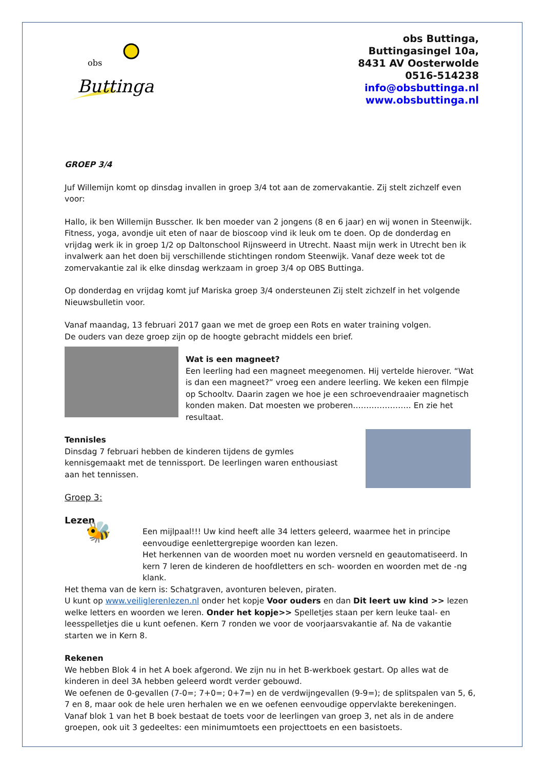obs
Buttinga
obs Buttinga,
Buttingasingel 10a,
8431 AV Oosterwolde
0516-514238
info@obsbuttinga.nl
www.obsbuttinga.nl
GROEP 3/4
Juf Willemijn komt op dinsdag invallen in groep 3/4 tot aan de zomervakantie. Zij stelt zichzelf even voor:
Hallo, ik ben Willemijn Busscher. Ik ben moeder van 2 jongens (8 en 6 jaar) en wij wonen in Steenwijk. Fitness, yoga, avondje uit eten of naar de bioscoop vind ik leuk om te doen. Op de donderdag en vrijdag werk ik in groep 1/2 op Daltonschool Rijnsweerd in Utrecht. Naast mijn werk in Utrecht ben ik invalwerk aan het doen bij verschillende stichtingen rondom Steenwijk. Vanaf deze week tot de zomervakantie zal ik elke dinsdag werkzaam in groep 3/4 op OBS Buttinga.
Op donderdag en vrijdag komt juf Mariska groep 3/4 ondersteunen Zij stelt zichzelf in het volgende Nieuwsbulletin voor.
Vanaf maandag, 13 februari 2017 gaan we met de groep een Rots en water training volgen.
De ouders van deze groep zijn op de hoogte gebracht middels een brief.
Wat is een magneet?
Een leerling had een magneet meegenomen. Hij vertelde hierover. “Wat is dan een magneet?” vroeg een andere leerling. We keken een filmpje op Schooltv. Daarin zagen we hoe je een schroevendraaier magnetisch konden maken. Dat moesten we proberen…………………. En zie het resultaat.
Tennisles
Dinsdag 7 februari hebben de kinderen tijdens de gymles kennisgemaakt met de tennissport. De leerlingen waren enthousiast aan het tennissen.
Groep 3:
Lezen
🐝
Een mijlpaal!!! Uw kind heeft alle 34 letters geleerd, waarmee het in principe eenvoudige eenlettergrepige woorden kan lezen.
Het herkennen van de woorden moet nu worden versneld en geautomatiseerd. In kern 7 leren de kinderen de hoofdletters en sch- woorden en woorden met de -ng klank.
Het thema van de kern is: Schatgraven, avonturen beleven, piraten.
U kunt op www.veiliglerenlezen.nl onder het kopje Voor ouders en dan Dit leert uw kind >> lezen welke letters en woorden we leren. Onder het kopje>> Spelletjes staan per kern leuke taal- en leesspelletjes die u kunt oefenen. Kern 7 ronden we voor de voorjaarsvakantie af. Na de vakantie starten we in Kern 8.
Rekenen
We hebben Blok 4 in het A boek afgerond. We zijn nu in het B-werkboek gestart. Op alles wat de kinderen in deel 3A hebben geleerd wordt verder gebouwd.
We oefenen de 0-gevallen (7-0=; 7+0=; 0+7=) en de verdwijngevallen (9-9=); de splitspalen van 5, 6, 7 en 8, maar ook de hele uren herhalen we en we oefenen eenvoudige oppervlakte berekeningen. Vanaf blok 1 van het B boek bestaat de toets voor de leerlingen van groep 3, net als in de andere groepen, ook uit 3 gedeeltes: een minimumtoets een projecttoets en een basistoets.